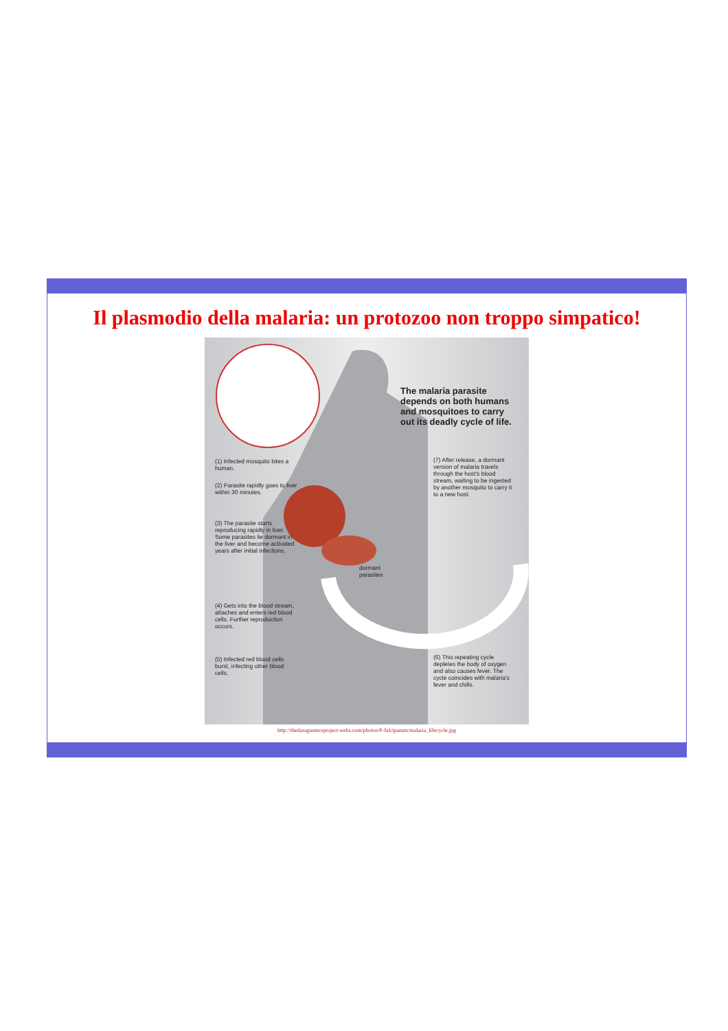Il plasmodio della malaria: un protozoo non troppo simpatico!
The malaria parasite depends on both humans and mosquitoes to carry out its deadly cycle of life.
(1) Infected mosquito bites a human.
(2) Parasite rapidly goes to liver within 30 minutes.
(3) The parasite starts reproducing rapidly in liver. Some parasites lie dormant in the liver and become activated years after initial infections.
(4) Gets into the blood stream, attaches and enters red blood cells. Further reproduction occurs.
(5) Infected red blood cells burst, infecting other blood cells.
dormant parasites
(7) After release, a dormant version of malaria travels through the host's blood stream, waiting to be ingested by another mosquito to carry it to a new host.
(6) This repeating cycle depletes the body of oxygen and also causes fever. The cycle coincides with malaria's fever and chills.
http://thedaraguntersproject.webs.com/photos/P-falciparum/malaria_lifecycle.jpg